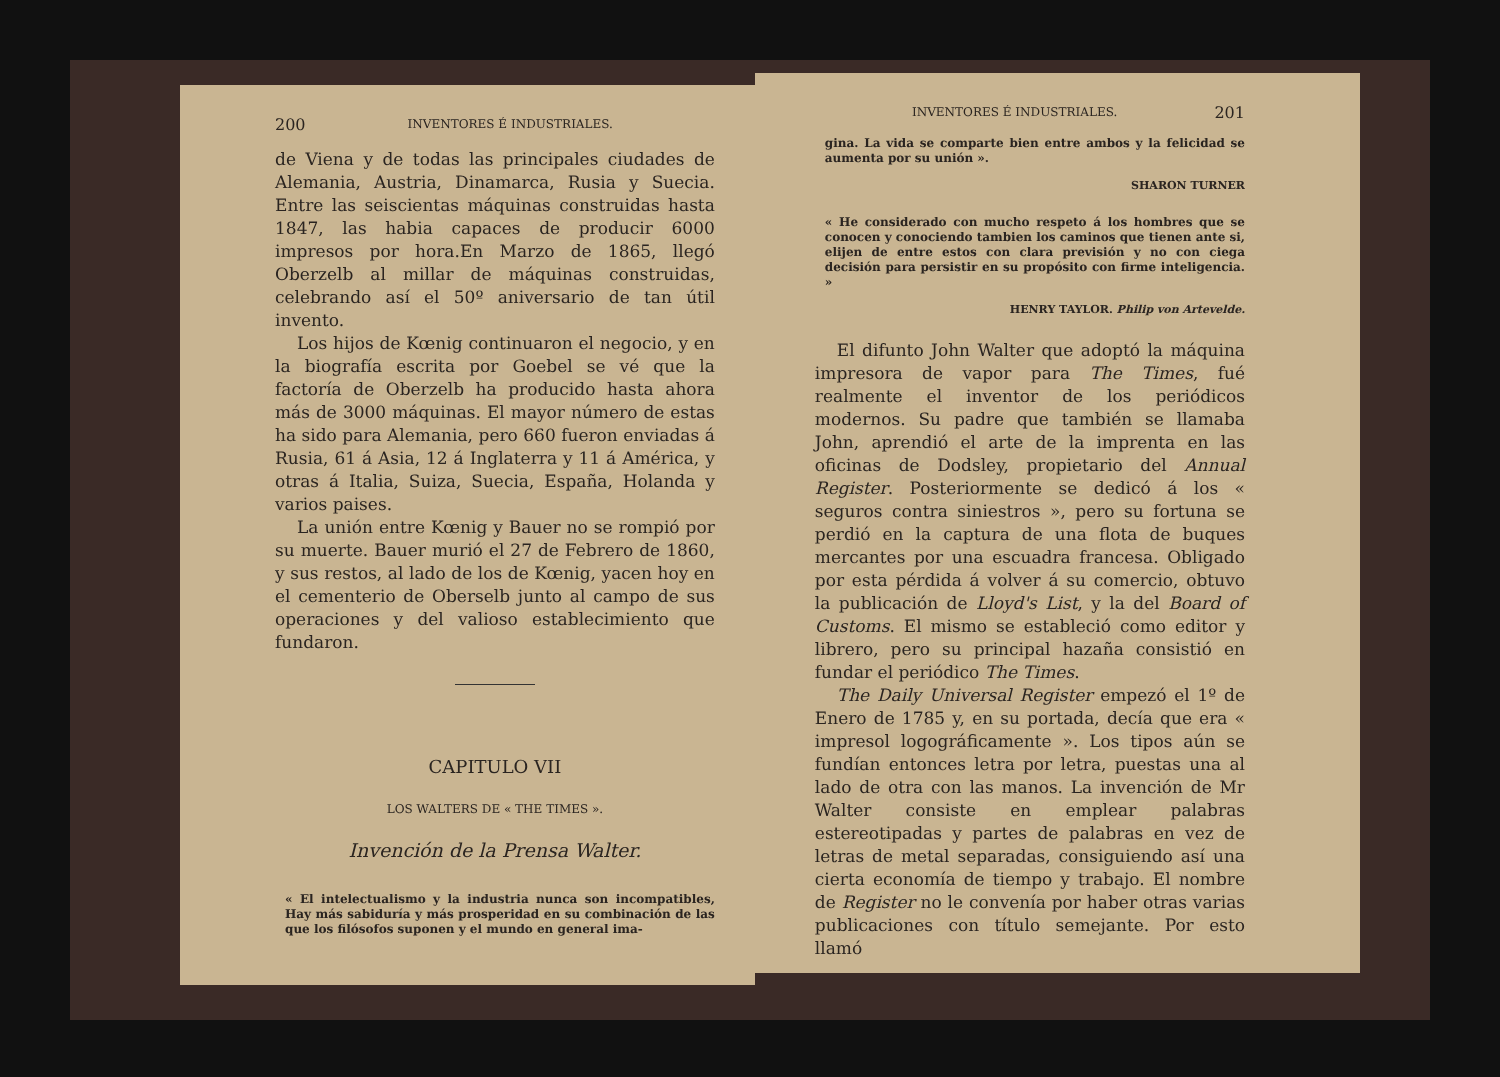200 INVENTORES É INDUSTRIALES.
de Viena y de todas las principales ciudades de Alemania, Austria, Dinamarca, Rusia y Suecia. Entre las seiscientas máquinas construidas hasta 1847, las habia capaces de producir 6000 impresos por hora.En Marzo de 1865, llegó Oberzelb al millar de máquinas construidas, celebrando así el 50º aniversario de tan útil invento.
Los hijos de Kœnig continuaron el negocio, y en la biografía escrita por Goebel se vé que la factoría de Oberzelb ha producido hasta ahora más de 3000 máquinas. El mayor número de estas ha sido para Alemania, pero 660 fueron enviadas á Rusia, 61 á Asia, 12 á Inglaterra y 11 á América, y otras á Italia, Suiza, Suecia, España, Holanda y varios paises.
La unión entre Kœnig y Bauer no se rompió por su muerte. Bauer murió el 27 de Febrero de 1860, y sus restos, al lado de los de Kœnig, yacen hoy en el cementerio de Oberselb junto al campo de sus operaciones y del valioso establecimiento que fundaron.
CAPITULO VII
LOS WALTERS DE « THE TIMES ».
Invención de la Prensa Walter.
« El intelectualismo y la industria nunca son incompatibles, Hay más sabiduría y más prosperidad en su combinación de las que los filósofos suponen y el mundo en general ima-
INVENTORES É INDUSTRIALES. 201
gina. La vida se comparte bien entre ambos y la felicidad se aumenta por su unión ».
SHARON TURNER
« He considerado con mucho respeto á los hombres que se conocen y conociendo tambien los caminos que tienen ante si, elijen de entre estos con clara previsión y no con ciega decisión para persistir en su propósito con firme inteligencia. »
HENRY TAYLOR. Philip von Artevelde.
El difunto John Walter que adoptó la máquina impresora de vapor para The Times, fué realmente el inventor de los periódicos modernos. Su padre que también se llamaba John, aprendió el arte de la imprenta en las oficinas de Dodsley, propietario del Annual Register. Posteriormente se dedicó á los « seguros contra siniestros », pero su fortuna se perdió en la captura de una flota de buques mercantes por una escuadra francesa. Obligado por esta pérdida á volver á su comercio, obtuvo la publicación de Lloyd's List, y la del Board of Customs. El mismo se estableció como editor y librero, pero su principal hazaña consistió en fundar el periódico The Times.
The Daily Universal Register empezó el 1º de Enero de 1785 y, en su portada, decía que era « impresol logográficamente ». Los tipos aún se fundían entonces letra por letra, puestas una al lado de otra con las manos. La invención de Mr Walter consiste en emplear palabras estereotipadas y partes de palabras en vez de letras de metal separadas, consiguiendo así una cierta economía de tiempo y trabajo. El nombre de Register no le convenía por haber otras varias publicaciones con título semejante. Por esto llamó